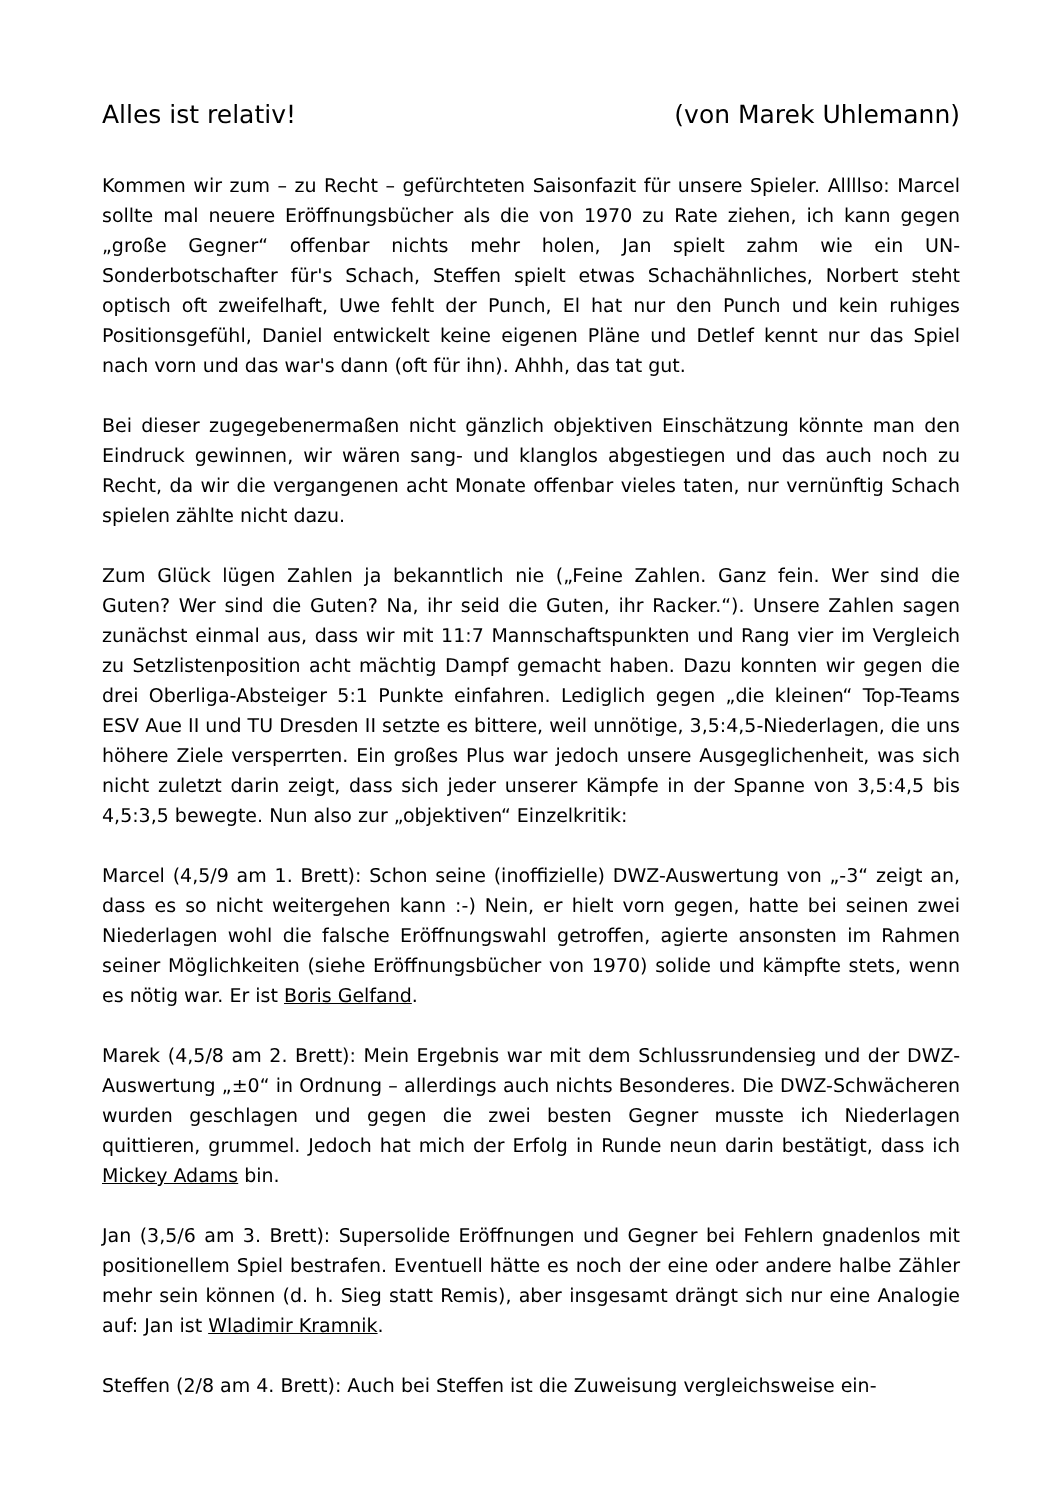Alles ist relativ! (von Marek Uhlemann)
Kommen wir zum – zu Recht – gefürchteten Saisonfazit für unsere Spieler. Allllso: Marcel sollte mal neuere Eröffnungsbücher als die von 1970 zu Rate ziehen, ich kann gegen „große Gegner“ offenbar nichts mehr holen, Jan spielt zahm wie ein UN-Sonderbotschafter für's Schach, Steffen spielt etwas Schachähnliches, Norbert steht optisch oft zweifelhaft, Uwe fehlt der Punch, El hat nur den Punch und kein ruhiges Positionsgefühl, Daniel entwickelt keine eigenen Pläne und Detlef kennt nur das Spiel nach vorn und das war's dann (oft für ihn). Ahhh, das tat gut.
Bei dieser zugegebenermaßen nicht gänzlich objektiven Einschätzung könnte man den Eindruck gewinnen, wir wären sang- und klanglos abgestiegen und das auch noch zu Recht, da wir die vergangenen acht Monate offenbar vieles taten, nur vernünftig Schach spielen zählte nicht dazu.
Zum Glück lügen Zahlen ja bekanntlich nie („Feine Zahlen. Ganz fein. Wer sind die Guten? Wer sind die Guten? Na, ihr seid die Guten, ihr Racker.“). Unsere Zahlen sagen zunächst einmal aus, dass wir mit 11:7 Mannschaftspunkten und Rang vier im Vergleich zu Setzlistenposition acht mächtig Dampf gemacht haben. Dazu konnten wir gegen die drei Oberliga-Absteiger 5:1 Punkte einfahren. Lediglich gegen „die kleinen“ Top-Teams ESV Aue II und TU Dresden II setzte es bittere, weil unnötige, 3,5:4,5-Niederlagen, die uns höhere Ziele versperrten. Ein großes Plus war jedoch unsere Ausgeglichenheit, was sich nicht zuletzt darin zeigt, dass sich jeder unserer Kämpfe in der Spanne von 3,5:4,5 bis 4,5:3,5 bewegte. Nun also zur „objektiven“ Einzelkritik:
Marcel (4,5/9 am 1. Brett): Schon seine (inoffizielle) DWZ-Auswertung von „-3“ zeigt an, dass es so nicht weitergehen kann :-) Nein, er hielt vorn gegen, hatte bei seinen zwei Niederlagen wohl die falsche Eröffnungswahl getroffen, agierte ansonsten im Rahmen seiner Möglichkeiten (siehe Eröffnungsbücher von 1970) solide und kämpfte stets, wenn es nötig war. Er ist Boris Gelfand.
Marek (4,5/8 am 2. Brett): Mein Ergebnis war mit dem Schlussrundensieg und der DWZ-Auswertung „±0“ in Ordnung – allerdings auch nichts Besonderes. Die DWZ-Schwächeren wurden geschlagen und gegen die zwei besten Gegner musste ich Niederlagen quittieren, grummel. Jedoch hat mich der Erfolg in Runde neun darin bestätigt, dass ich Mickey Adams bin.
Jan (3,5/6 am 3. Brett): Supersolide Eröffnungen und Gegner bei Fehlern gnadenlos mit positionellem Spiel bestrafen. Eventuell hätte es noch der eine oder andere halbe Zähler mehr sein können (d. h. Sieg statt Remis), aber insgesamt drängt sich nur eine Analogie auf: Jan ist Wladimir Kramnik.
Steffen (2/8 am 4. Brett): Auch bei Steffen ist die Zuweisung vergleichsweise ein-